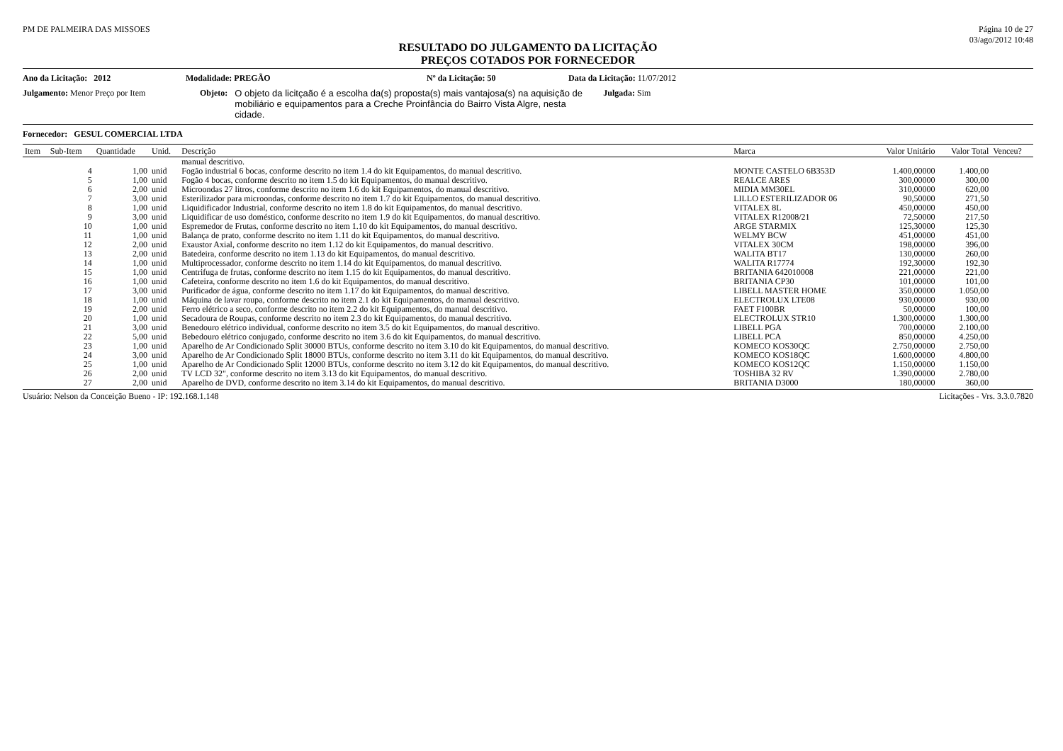PM DE PALMEIRA DAS MISSOES Página 10 de 27
03/ago/2012 10:48
RESULTADO DO JULGAMENTO DA LICITAÇÃO
PREÇOS COTADOS POR FORNECEDOR
Ano da Licitação: 2012 Modalidade: PREGÃO Nº da Licitação: 50 Data da Licitação: 11/07/2012
Julgamento: Menor Preço por Item Objeto: O objeto da licitçaão é a escolha da(s) proposta(s) mais vantajosa(s) na aquisição de mobiliário e equipamentos para a Creche Proinfância do Bairro Vista Algre, nesta cidade. Julgada: Sim
Fornecedor: GESUL COMERCIAL LTDA
| Item | Sub-Item | Quantidade | Unid. | Descrição | Marca | Valor Unitário | Valor Total | Venceu? |
| --- | --- | --- | --- | --- | --- | --- | --- | --- |
| | | | | manual descritivo. | | | | |
| | 4 | 1,00 | unid | Fogão industrial 6 bocas, conforme descrito no item 1.4 do kit Equipamentos, do manual descritivo. | MONTE CASTELO 6B353D | 1.400,00000 | 1.400,00 | |
| | 5 | 1,00 | unid | Fogão 4 bocas, conforme descrito no item 1.5 do kit Equipamentos, do manual descritivo. | REALCE ARES | 300,00000 | 300,00 | |
| | 6 | 2,00 | unid | Microondas 27 litros, conforme descrito no item 1.6 do kit Equipamentos, do manual descritivo. | MIDIA MM30EL | 310,00000 | 620,00 | |
| | 7 | 3,00 | unid | Esterilizador para microondas, conforme descrito no item 1.7 do kit Equipamentos, do manual descritivo. | LILLO ESTERILIZADOR 06 | 90,50000 | 271,50 | |
| | 8 | 1,00 | unid | Liquidificador Industrial, conforme descrito no item 1.8 do kit Equipamentos, do manual descritivo. | VITALEX 8L | 450,00000 | 450,00 | |
| | 9 | 3,00 | unid | Liquidificar de uso doméstico, conforme descrito no item 1.9 do kit Equipamentos, do manual descritivo. | VITALEX R12008/21 | 72,50000 | 217,50 | |
| | 10 | 1,00 | unid | Espremedor de Frutas, conforme descrito no item 1.10 do kit Equipamentos, do manual descritivo. | ARGE STARMIX | 125,30000 | 125,30 | |
| | 11 | 1,00 | unid | Balança de prato, conforme descrito no item 1.11 do kit Equipamentos, do manual descritivo. | WELMY BCW | 451,00000 | 451,00 | |
| | 12 | 2,00 | unid | Exaustor Axial, conforme descrito no item 1.12 do kit Equipamentos, do manual descritivo. | VITALEX 30CM | 198,00000 | 396,00 | |
| | 13 | 2,00 | unid | Batedeira, conforme descrito no item 1.13 do kit Equipamentos, do manual descritivo. | WALITA BT17 | 130,00000 | 260,00 | |
| | 14 | 1,00 | unid | Multiprocessador, conforme descrito no item 1.14 do kit Equipamentos, do manual descritivo. | WALITA R17774 | 192,30000 | 192,30 | |
| | 15 | 1,00 | unid | Centrifuga de frutas, conforme descrito no item 1.15 do kit Equipamentos, do manual descritivo. | BRITANIA 642010008 | 221,00000 | 221,00 | |
| | 16 | 1,00 | unid | Cafeteira, conforme descrito no item 1.6 do kit Equipamentos, do manual descritivo. | BRITANIA CP30 | 101,00000 | 101,00 | |
| | 17 | 3,00 | unid | Purificador de água, conforme descrito no item 1.17 do kit Equipamentos, do manual descritivo. | LIBELL MASTER HOME | 350,00000 | 1.050,00 | |
| | 18 | 1,00 | unid | Máquina de lavar roupa, conforme descrito no item 2.1 do kit Equipamentos, do manual descritivo. | ELECTROLUX LTE08 | 930,00000 | 930,00 | |
| | 19 | 2,00 | unid | Ferro elétrico a seco, conforme descrito no item 2.2 do kit Equipamentos, do manual descritivo. | FAET F100BR | 50,00000 | 100,00 | |
| | 20 | 1,00 | unid | Secadoura de Roupas, conforme descrito no item 2.3 do kit Equipamentos, do manual descritivo. | ELECTROLUX STR10 | 1.300,00000 | 1.300,00 | |
| | 21 | 3,00 | unid | Benedouro elétrico individual, conforme descrito no item 3.5 do kit Equipamentos, do manual descritivo. | LIBELL PGA | 700,00000 | 2.100,00 | |
| | 22 | 5,00 | unid | Bebedouro elétrico conjugado, conforme descrito no item 3.6 do kit Equipamentos, do manual descritivo. | LIBELL PCA | 850,00000 | 4.250,00 | |
| | 23 | 1,00 | unid | Aparelho de Ar Condicionado Split 30000 BTUs, conforme descrito no item 3.10 do kit Equipamentos, do manual descritivo. | KOMECO KOS30QC | 2.750,00000 | 2.750,00 | |
| | 24 | 3,00 | unid | Aparelho de Ar Condicionado Split 18000 BTUs, conforme descrito no item 3.11 do kit Equipamentos, do manual descritivo. | KOMECO KOS18QC | 1.600,00000 | 4.800,00 | |
| | 25 | 1,00 | unid | Aparelho de Ar Condicionado Split 12000 BTUs, conforme descrito no item 3.12 do kit Equipamentos, do manual descritivo. | KOMECO KOS12QC | 1.150,00000 | 1.150,00 | |
| | 26 | 2,00 | unid | TV LCD 32", conforme descrito no item 3.13 do kit Equipamentos, do manual descritivo. | TOSHIBA 32 RV | 1.390,00000 | 2.780,00 | |
| | 27 | 2,00 | unid | Aparelho de DVD, conforme descrito no item 3.14 do kit Equipamentos, do manual descritivo. | BRITANIA D3000 | 180,00000 | 360,00 | |
Usuário: Nelson da Conceição Bueno - IP: 192.168.1.148
Licitações - Vrs. 3.3.0.7820